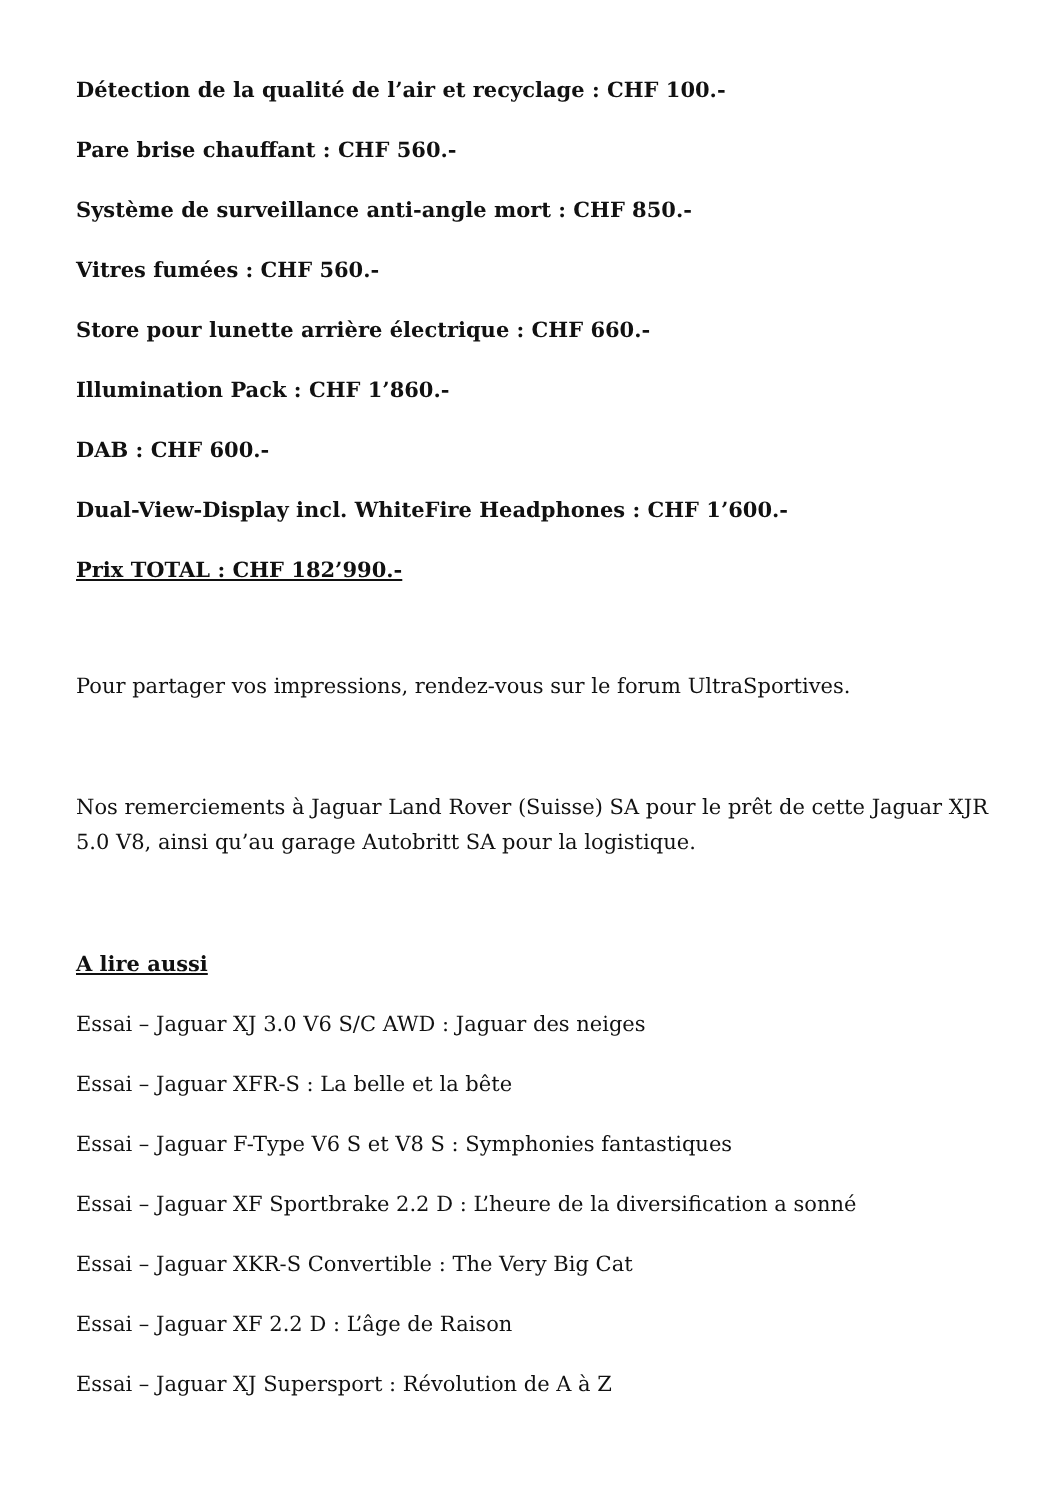Détection de la qualité de l’air et recyclage : CHF 100.-
Pare brise chauffant : CHF 560.-
Système de surveillance anti-angle mort : CHF 850.-
Vitres fumées : CHF 560.-
Store pour lunette arrière électrique : CHF 660.-
Illumination Pack : CHF 1’860.-
DAB : CHF 600.-
Dual-View-Display incl. WhiteFire Headphones : CHF 1’600.-
Prix TOTAL : CHF 182’990.-
Pour partager vos impressions, rendez-vous sur le forum UltraSportives.
Nos remerciements à Jaguar Land Rover (Suisse) SA pour le prêt de cette Jaguar XJR 5.0 V8, ainsi qu’au garage Autobritt SA pour la logistique.
A lire aussi
Essai – Jaguar XJ 3.0 V6 S/C AWD : Jaguar des neiges
Essai – Jaguar XFR-S : La belle et la bête
Essai – Jaguar F-Type V6 S et V8 S : Symphonies fantastiques
Essai – Jaguar XF Sportbrake 2.2 D : L’heure de la diversification a sonné
Essai – Jaguar XKR-S Convertible : The Very Big Cat
Essai – Jaguar XF 2.2 D : L’âge de Raison
Essai – Jaguar XJ Supersport : Révolution de A à Z